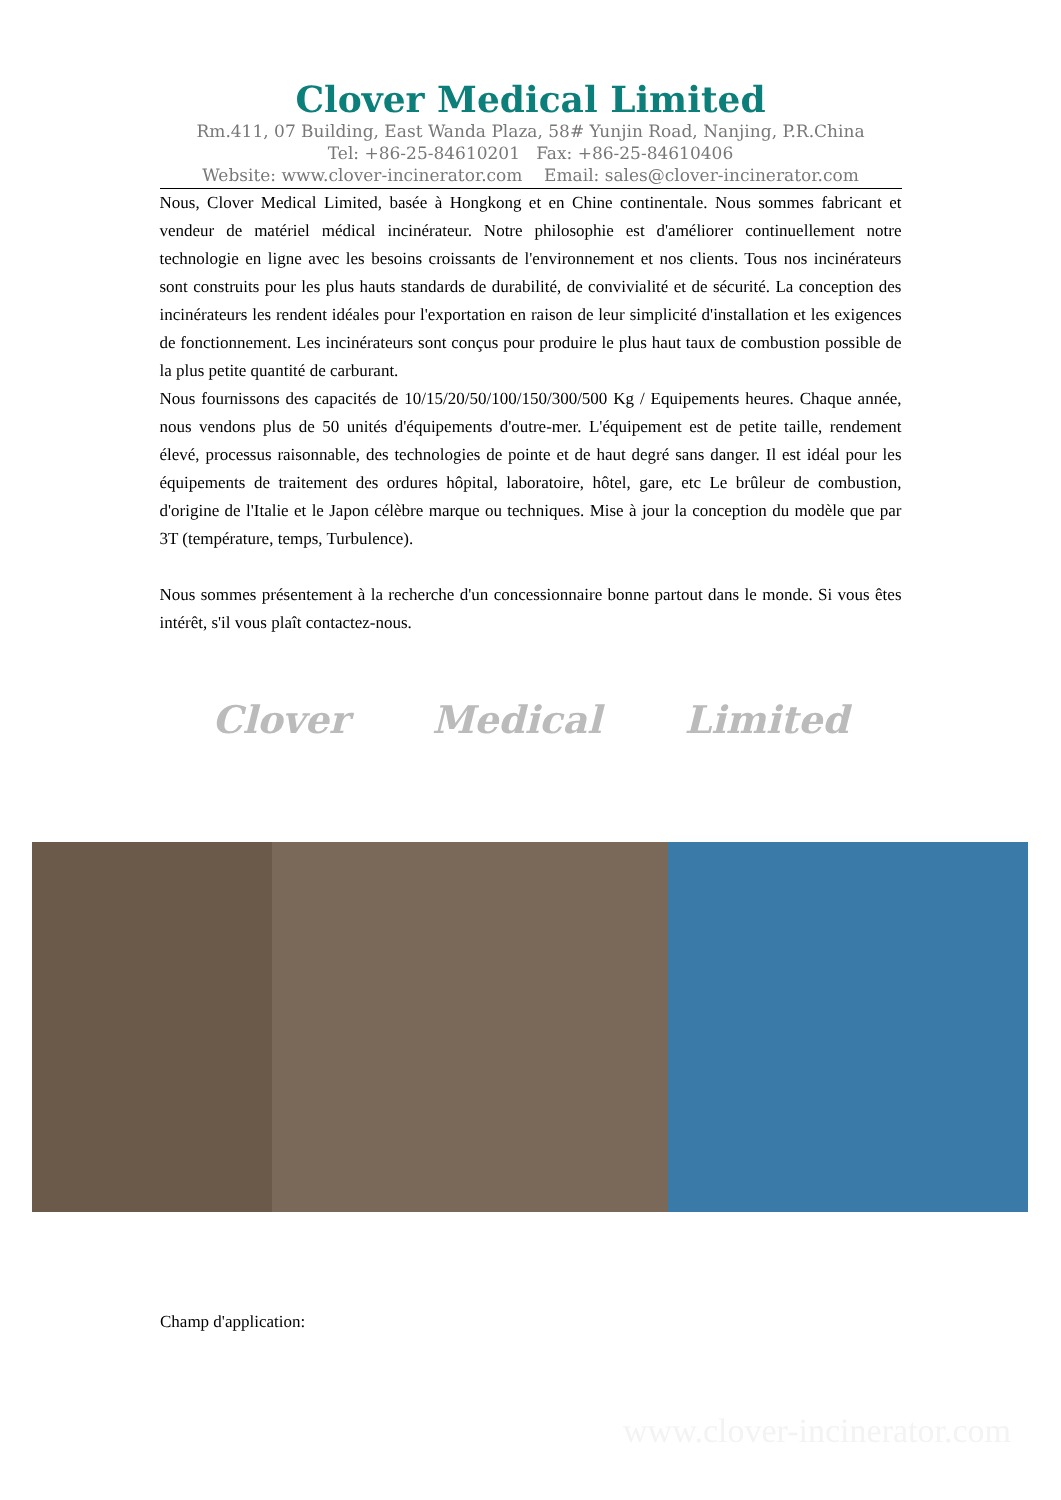Clover Medical Limited
Rm.411, 07 Building, East Wanda Plaza, 58# Yunjin Road, Nanjing, P.R.China
Tel: +86-25-84610201 Fax: +86-25-84610406
Website: www.clover-incinerator.com Email: sales@clover-incinerator.com
Nous, Clover Medical Limited, basée à Hongkong et en Chine continentale. Nous sommes fabricant et vendeur de matériel médical incinérateur. Notre philosophie est d'améliorer continuellement notre technologie en ligne avec les besoins croissants de l'environnement et nos clients. Tous nos incinérateurs sont construits pour les plus hauts standards de durabilité, de convivialité et de sécurité. La conception des incinérateurs les rendent idéales pour l'exportation en raison de leur simplicité d'installation et les exigences de fonctionnement. Les incinérateurs sont conçus pour produire le plus haut taux de combustion possible de la plus petite quantité de carburant.
Nous fournissons des capacités de 10/15/20/50/100/150/300/500 Kg / Equipements heures. Chaque année, nous vendons plus de 50 unités d'équipements d'outre-mer. L'équipement est de petite taille, rendement élevé, processus raisonnable, des technologies de pointe et de haut degré sans danger. Il est idéal pour les équipements de traitement des ordures hôpital, laboratoire, hôtel, gare, etc Le brûleur de combustion, d'origine de l'Italie et le Japon célèbre marque ou techniques. Mise à jour la conception du modèle que par 3T (température, temps, Turbulence).
Nous sommes présentement à la recherche d'un concessionnaire bonne partout dans le monde. Si vous êtes intérêt, s'il vous plaît contactez-nous.
Clover Medical Limited
Champ d'application:
www.clover-incinerator.com